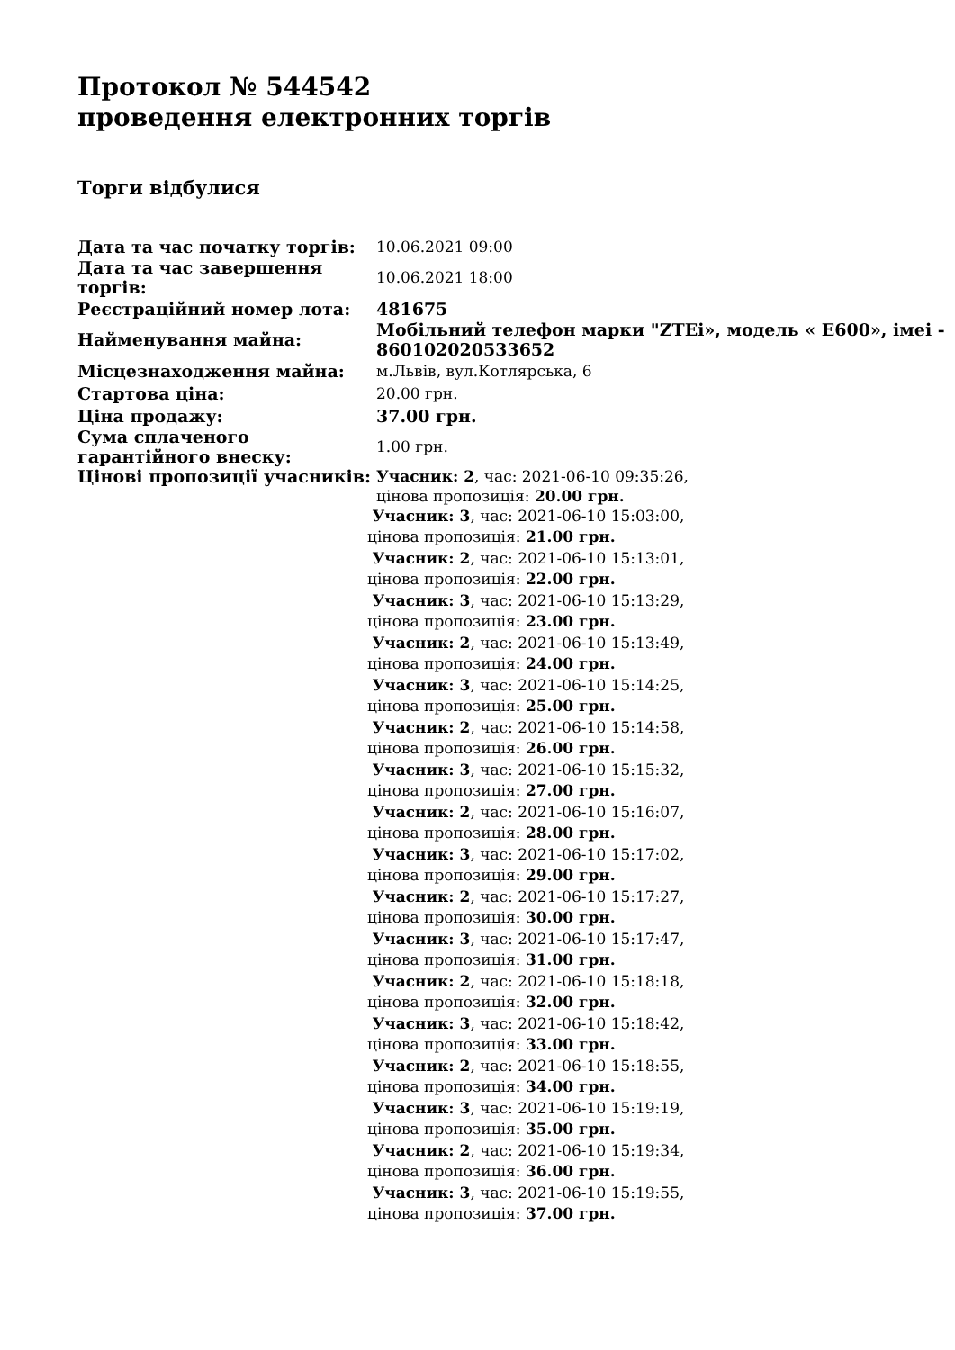Протокол № 544542
проведення електронних торгів
Торги відбулися
| Дата та час початку торгів: | 10.06.2021 09:00 |
| Дата та час завершення торгів: | 10.06.2021 18:00 |
| Реєстраційний номер лота: | 481675 |
| Найменування майна: | Мобільний телефон марки "ZTEi», модель « E600», імеі - 860102020533652 |
| Місцезнаходження майна: | м.Львів, вул.Котлярська, 6 |
| Стартова ціна: | 20.00 грн. |
| Ціна продажу: | 37.00 грн. |
| Сума сплаченого гарантійного внеску: | 1.00 грн. |
| Цінові пропозиції учасників: | Учасник: 2 , час: 2021-06-10 09:35:26, цінова пропозиція: 20.00 грн. Учасник: 3 , час: 2021-06-10 15:03:00, цінова пропозиція: 21.00 грн. Учасник: 2 , час: 2021-06-10 15:13:01, цінова пропозиція: 22.00 грн. Учасник: 3 , час: 2021-06-10 15:13:29, цінова пропозиція: 23.00 грн. Учасник: 2 , час: 2021-06-10 15:13:49, цінова пропозиція: 24.00 грн. Учасник: 3 , час: 2021-06-10 15:14:25, цінова пропозиція: 25.00 грн. Учасник: 2 , час: 2021-06-10 15:14:58, цінова пропозиція: 26.00 грн. Учасник: 3 , час: 2021-06-10 15:15:32, цінова пропозиція: 27.00 грн. Учасник: 2 , час: 2021-06-10 15:16:07, цінова пропозиція: 28.00 грн. Учасник: 3 , час: 2021-06-10 15:17:02, цінова пропозиція: 29.00 грн. Учасник: 2 , час: 2021-06-10 15:17:27, цінова пропозиція: 30.00 грн. Учасник: 3 , час: 2021-06-10 15:17:47, цінова пропозиція: 31.00 грн. Учасник: 2 , час: 2021-06-10 15:18:18, цінова пропозиція: 32.00 грн. Учасник: 3 , час: 2021-06-10 15:18:42, цінова пропозиція: 33.00 грн. Учасник: 2 , час: 2021-06-10 15:18:55, цінова пропозиція: 34.00 грн. Учасник: 3 , час: 2021-06-10 15:19:19, цінова пропозиція: 35.00 грн. Учасник: 2 , час: 2021-06-10 15:19:34, цінова пропозиція: 36.00 грн. Учасник: 3 , час: 2021-06-10 15:19:55, цінова пропозиція: 37.00 грн. |